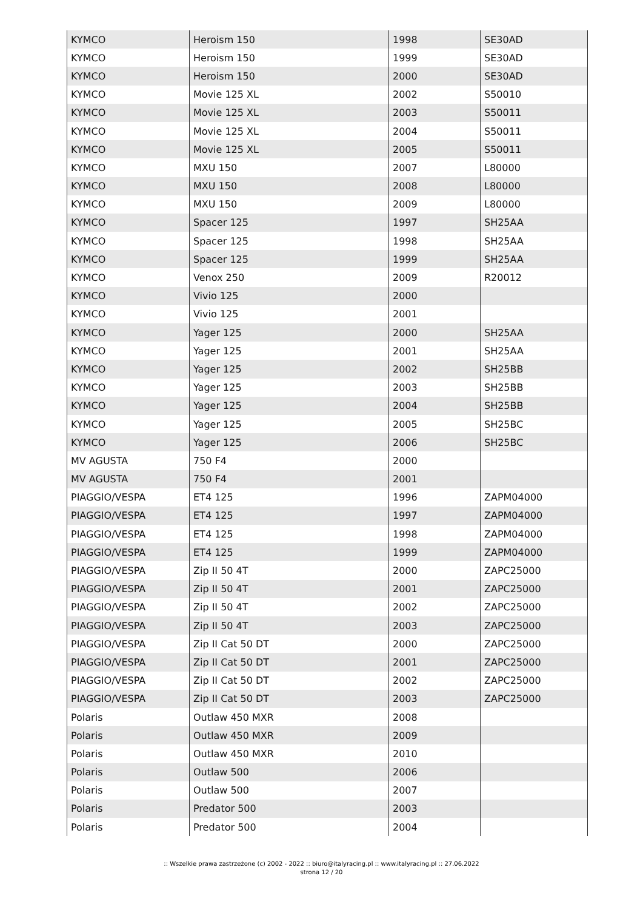| KYMCO | Heroism 150 | 1998 | SE30AD |
| KYMCO | Heroism 150 | 1999 | SE30AD |
| KYMCO | Heroism 150 | 2000 | SE30AD |
| KYMCO | Movie 125 XL | 2002 | S50010 |
| KYMCO | Movie 125 XL | 2003 | S50011 |
| KYMCO | Movie 125 XL | 2004 | S50011 |
| KYMCO | Movie 125 XL | 2005 | S50011 |
| KYMCO | MXU 150 | 2007 | L80000 |
| KYMCO | MXU 150 | 2008 | L80000 |
| KYMCO | MXU 150 | 2009 | L80000 |
| KYMCO | Spacer 125 | 1997 | SH25AA |
| KYMCO | Spacer 125 | 1998 | SH25AA |
| KYMCO | Spacer 125 | 1999 | SH25AA |
| KYMCO | Venox 250 | 2009 | R20012 |
| KYMCO | Vivio 125 | 2000 | |
| KYMCO | Vivio 125 | 2001 | |
| KYMCO | Yager 125 | 2000 | SH25AA |
| KYMCO | Yager 125 | 2001 | SH25AA |
| KYMCO | Yager 125 | 2002 | SH25BB |
| KYMCO | Yager 125 | 2003 | SH25BB |
| KYMCO | Yager 125 | 2004 | SH25BB |
| KYMCO | Yager 125 | 2005 | SH25BC |
| KYMCO | Yager 125 | 2006 | SH25BC |
| MV AGUSTA | 750 F4 | 2000 | |
| MV AGUSTA | 750 F4 | 2001 | |
| PIAGGIO/VESPA | ET4 125 | 1996 | ZAPM04000 |
| PIAGGIO/VESPA | ET4 125 | 1997 | ZAPM04000 |
| PIAGGIO/VESPA | ET4 125 | 1998 | ZAPM04000 |
| PIAGGIO/VESPA | ET4 125 | 1999 | ZAPM04000 |
| PIAGGIO/VESPA | Zip II 50 4T | 2000 | ZAPC25000 |
| PIAGGIO/VESPA | Zip II 50 4T | 2001 | ZAPC25000 |
| PIAGGIO/VESPA | Zip II 50 4T | 2002 | ZAPC25000 |
| PIAGGIO/VESPA | Zip II 50 4T | 2003 | ZAPC25000 |
| PIAGGIO/VESPA | Zip II Cat 50 DT | 2000 | ZAPC25000 |
| PIAGGIO/VESPA | Zip II Cat 50 DT | 2001 | ZAPC25000 |
| PIAGGIO/VESPA | Zip II Cat 50 DT | 2002 | ZAPC25000 |
| PIAGGIO/VESPA | Zip II Cat 50 DT | 2003 | ZAPC25000 |
| Polaris | Outlaw 450 MXR | 2008 | |
| Polaris | Outlaw 450 MXR | 2009 | |
| Polaris | Outlaw 450 MXR | 2010 | |
| Polaris | Outlaw 500 | 2006 | |
| Polaris | Outlaw 500 | 2007 | |
| Polaris | Predator 500 | 2003 | |
| Polaris | Predator 500 | 2004 | |
:: Wszelkie prawa zastrzeżone (c) 2002 - 2022 :: biuro@italyracing.pl :: www.italyracing.pl :: 27.06.2022
strona 12 / 20